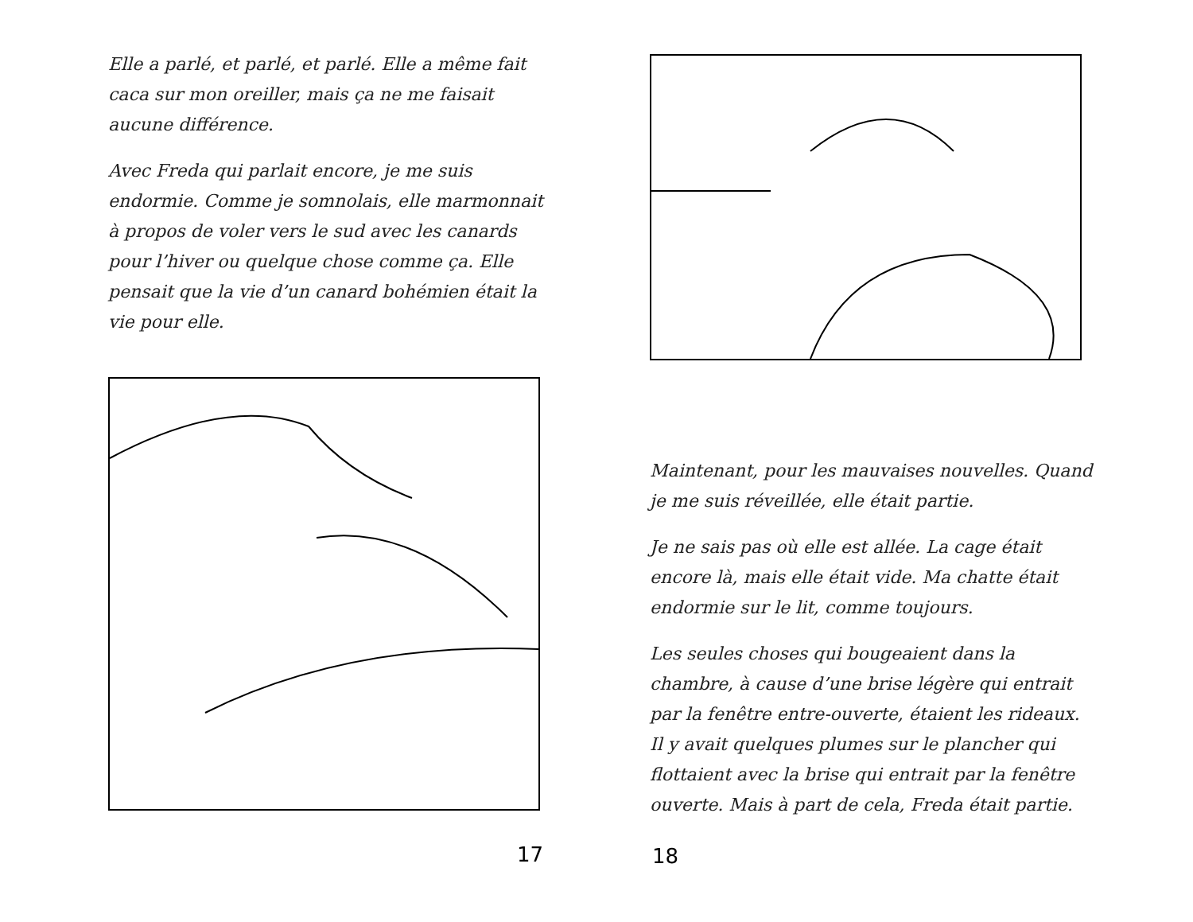Elle a parlé, et parlé, et parlé. Elle a même fait caca sur mon oreiller, mais ça ne me faisait aucune différence.
Avec Freda qui parlait encore, je me suis endormie. Comme je somnolais, elle marmonnait à propos de voler vers le sud avec les canards pour l’hiver ou quelque chose comme ça. Elle pensait que la vie d’un canard bohémien était la vie pour elle.
17
Maintenant, pour les mauvaises nouvelles. Quand je me suis réveillée, elle était partie.
Je ne sais pas où elle est allée. La cage était encore là, mais elle était vide. Ma chatte était endormie sur le lit, comme toujours.
Les seules choses qui bougeaient dans la chambre, à cause d’une brise légère qui entrait par la fenêtre entre-ouverte, étaient les rideaux. Il y avait quelques plumes sur le plancher qui flottaient avec la brise qui entrait par la fenêtre ouverte. Mais à part de cela, Freda était partie.
18